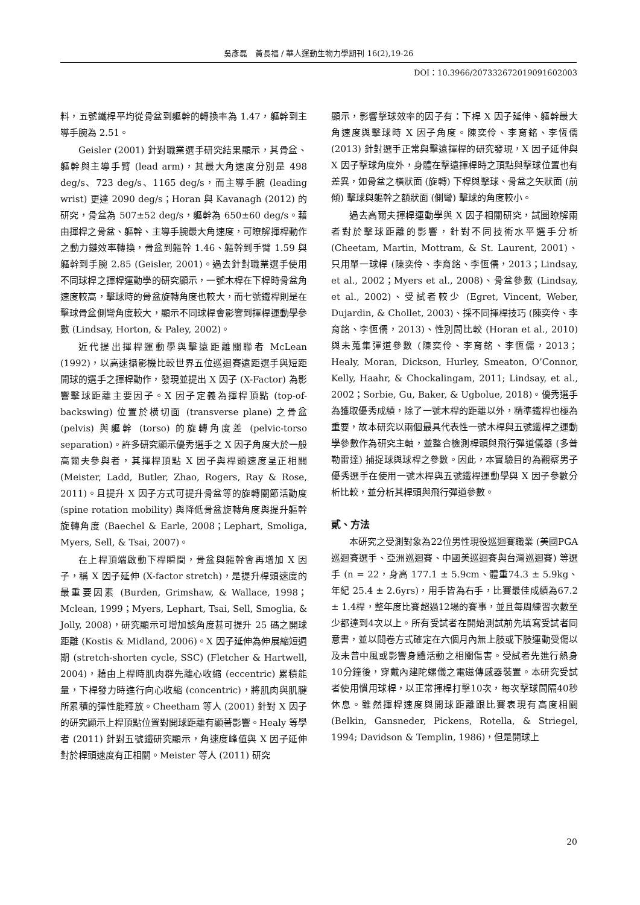吳彥磊　黃長福 / 華人運動生物力學期刊 16(2),19-26
DOI：10.3966/207332672019091602003
料，五號鐵桿平均從骨盆到軀幹的轉換率為 1.47，軀幹到主導手腕為 2.51。
Geisler (2001) 針對職業選手研究結果顯示，其骨盆、 軀幹與主導手臂 (lead arm)，其最大角速度分別是 498 deg/s、723 deg/s、1165 deg/s，而主導手腕 (leading wrist) 更達 2090 deg/s；Horan 與 Kavanagh (2012) 的研究，骨盆為 507±52 deg/s，軀幹為 650±60 deg/s。藉由揮桿之骨盆、軀幹、主導手腕最大角速度，可瞭解揮桿動作之動力鏈效率轉換，骨盆到軀幹 1.46、軀幹到手臂 1.59 與軀幹到手腕 2.85 (Geisler, 2001)。過去針對職業選手使用不同球桿之揮桿運動學的研究顯示，一號木桿在下桿時骨盆角速度較高，擊球時的骨盆旋轉角度也較大，而七號鐵桿則是在擊球骨盆側彎角度較大，顯示不同球桿會影響到揮桿運動學參數 (Lindsay, Horton, & Paley, 2002)。
近代提出揮桿運動學與擊遠距離關聯者 McLean (1992)，以高速攝影機比較世界五位巡迴賽遠距選手與短距開球的選手之揮桿動作，發現並提出 X 因子 (X-Factor) 為影響擊球距離主要因子。X 因子定義為揮桿頂點 (top-of-backswing) 位置於橫切面 (transverse plane) 之骨盆 (pelvis) 與軀幹 (torso) 的旋轉角度差 (pelvic-torso separation)。許多研究顯示優秀選手之 X 因子角度大於一般高爾夫參與者，其揮桿頂點 X 因子與桿頭速度呈正相關 (Meister, Ladd, Butler, Zhao, Rogers, Ray & Rose, 2011)。且提升 X 因子方式可提升骨盆等的旋轉關節活動度 (spine rotation mobility) 與降低骨盆旋轉角度與提升軀幹旋轉角度 (Baechel & Earle, 2008；Lephart, Smoliga, Myers, Sell, & Tsai, 2007)。
在上桿頂端啟動下桿瞬間，骨盆與軀幹會再增加 X 因子，稱 X 因子延伸 (X-factor stretch)，是提升桿頭速度的最重要因素 (Burden, Grimshaw, & Wallace, 1998；Mclean, 1999；Myers, Lephart, Tsai, Sell, Smoglia, & Jolly, 2008)，研究顯示可增加該角度甚可提升 25 碼之開球距離 (Kostis & Midland, 2006)。X 因子延伸為伸展縮短週期 (stretch-shorten cycle, SSC) (Fletcher & Hartwell, 2004)，藉由上桿時肌肉群先離心收縮 (eccentric) 累積能量，下桿發力時進行向心收縮 (concentric)，將肌肉與肌腱所累積的彈性能釋放。Cheetham 等人 (2001) 針對 X 因子的研究顯示上桿頂點位置對開球距離有顯著影響。Healy 等學者 (2011) 針對五號鐵研究顯示，角速度峰值與 X 因子延伸對於桿頭速度有正相關。Meister 等人 (2011) 研究
顯示，影響擊球效率的因子有：下桿 X 因子延伸、軀幹最大角速度與擊球時 X 因子角度。陳奕伶、李育銘、李恆儒 (2013) 針對選手正常與擊遠揮桿的研究發現，X 因子延伸與 X 因子擊球角度外，身體在擊遠揮桿時之頂點與擊球位置也有差異，如骨盆之橫狀面 (旋轉) 下桿與擊球、骨盆之矢狀面 (前傾) 擊球與軀幹之額狀面 (側彎) 擊球的角度較小。
過去高爾夫揮桿運動學與 X 因子相關研究，試圖瞭解兩者對於擊球距離的影響，針對不同技術水平選手分析 (Cheetam, Martin, Mottram, & St. Laurent, 2001)、只用單一球桿 (陳奕伶、李育銘、李恆儒，2013；Lindsay, et al., 2002；Myers et al., 2008)、骨盆參數 (Lindsay, et al., 2002)、受試者較少 (Egret, Vincent, Weber, Dujardin, & Chollet, 2003)、採不同揮桿技巧 (陳奕伶、李育銘、李恆儒，2013)、性別間比較 (Horan et al., 2010) 與未蒐集彈道參數 (陳奕伶、李育銘、李恆儒，2013；Healy, Moran, Dickson, Hurley, Smeaton, O’Connor, Kelly, Haahr, & Chockalingam, 2011; Lindsay, et al., 2002；Sorbie, Gu, Baker, & Ugbolue, 2018)。優秀選手為獲取優秀成績，除了一號木桿的距離以外，精準鐵桿也極為重要，故本研究以兩個最具代表性一號木桿與五號鐵桿之運動學參數作為研究主軸，並整合檢測桿頭與飛行彈道儀器 (多普勒雷達) 捕捉球與球桿之參數。因此，本實驗目的為觀察男子優秀選手在使用一號木桿與五號鐵桿運動學與 X 因子參數分析比較，並分析其桿頭與飛行彈道參數。
貳、方法
本研究之受測對象為22位男性現役巡迴賽職業 (美國PGA巡迴賽選手、亞洲巡迴賽、中國美巡迴賽與台灣巡迴賽) 等選手 (n = 22，身高 177.1 ± 5.9cm、體重74.3 ± 5.9kg、年紀 25.4 ± 2.6yrs)，用手皆為右手，比賽最佳成績為67.2 ± 1.4桿，整年度比賽超過12場的賽事，並且每周練習次數至少都達到4次以上。所有受試者在開始測試前先填寫受試者同意書，並以問卷方式確定在六個月內無上肢或下肢運動受傷以及未曾中風或影響身體活動之相關傷害。受試者先進行熱身10分鐘後，穿戴內建陀螺儀之電磁傳感器裝置。本研究受試者使用慣用球桿，以正常揮桿打擊10次，每次擊球間隔40秒休息。雖然揮桿速度與開球距離跟比賽表現有高度相關 (Belkin, Gansneder, Pickens, Rotella, & Striegel, 1994; Davidson & Templin, 1986)，但是開球上
20